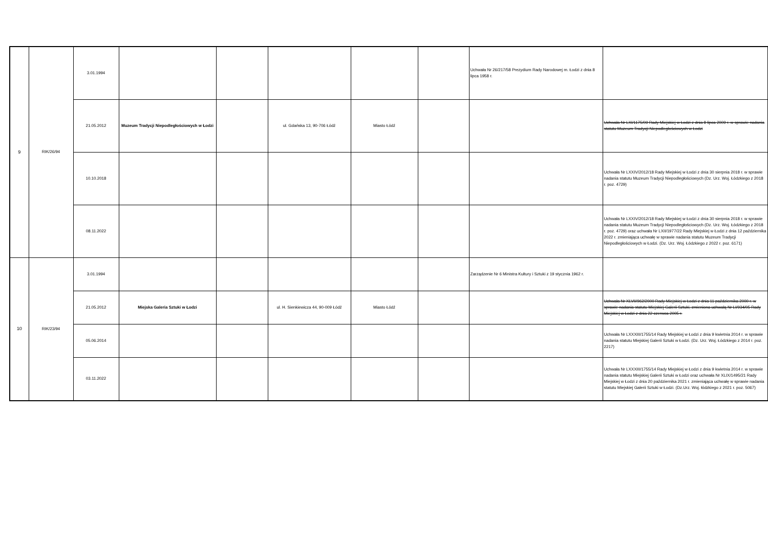| 9 | RIK/26/94 | 3.01.1994 | | | | | | Uchwała Nr 26/217/58 Prezydium Rady Narodowej m. Łodzi z dnia 8 lipca 1958 r. | |
| | | 21.05.2012 | Muzeum Tradycji Niepodległościowych w Łodzi | | ul. Gdańska 13, 90-706 Łódź | Miasto Łódź | | | Uchwała Nr LXI/1175/09 Rady Miejskiej w Łodzi z dnia 8 lipca 2009 r. w sprawie nadania statutu Muzeum Tradycji Niepodległościowych w Łodzi |
| | | 10.10.2018 | | | | | | | Uchwała Nr LXXIV/2012/18 Rady Miejskiej w Łodzi z dnia 30 sierpnia 2018 r. w sprawie nadania statutu Muzeum Tradycji Niepodległościowych (Dz. Urz. Woj. Łódzkiego z 2018 r. poz. 4729) |
| | | 08.11.2022 | | | | | | | Uchwała Nr LXXIV/2012/18 Rady Miejskiej w Łodzi z dnia 30 sierpnia 2018 r. w sprawie nadania statutu Muzeum Tradycji Niepodległościowych (Dz. Urz. Woj. Łódzkiego z 2018 r. poz. 4729) oraz uchwała Nr LXII/1977/22 Rady Miejskiej w Łodzi z dnia 12 października 2022 r. zmieniająca uchwałę w sprawie nadania statutu Muzeum Tradycji Niepodległościowych w Łodzi. (Dz. Urz. Woj. Łódzkiego z 2022 r. poz. 6171) |
| 10 | RIK/23/94 | 3.01.1994 | | | | | | Zarządzenie Nr 6 Ministra Kultury i Sztuki z 19 stycznia 1962 r. | |
| | | 21.05.2012 | Miejska Galeria Sztuki w Łodzi | | ul. H. Sienkiewicza 44, 90-009 Łódź | Miasto Łódź | | | Uchwała Nr XLVII/962/2000 Rady Miejskiej w Łodzi z dnia 11 października 2000 r. w sprawie nadania statutu Miejskiej Galerii Sztuki, zmieniona uchwałą Nr LI/934/05 Rady Miejskiej w Łodzi z dnia 22 czerwca 2005 r. |
| | | 05.06.2014 | | | | | | | Uchwała Nr LXXXIII/1755/14 Rady Miejskiej w Łodzi z dnia 9 kwietnia 2014 r. w sprawie nadania statutu Miejskiej Galerii Sztuki w Łodzi. (Dz. Urz. Woj. Łódzkiego z 2014 r. poz. 2217) |
| | | 03.11.2022 | | | | | | | Uchwała Nr LXXXIII/1755/14 Rady Miejskiej w Łodzi z dnia 9 kwietnia 2014 r. w sprawie nadania statutu Miejskiej Galerii Sztuki w Łodzi oraz uchwała Nr XLIX/1495/21 Rady Miejskiej w Łodzi z dnia 20 października 2021 r. zmieniająca uchwałę w sprawie nadania statutu Miejskiej Galerii Sztuki w Łodzi. (Dz.Urz. Woj. łódzkiego z 2021 r. poz. 5067) |